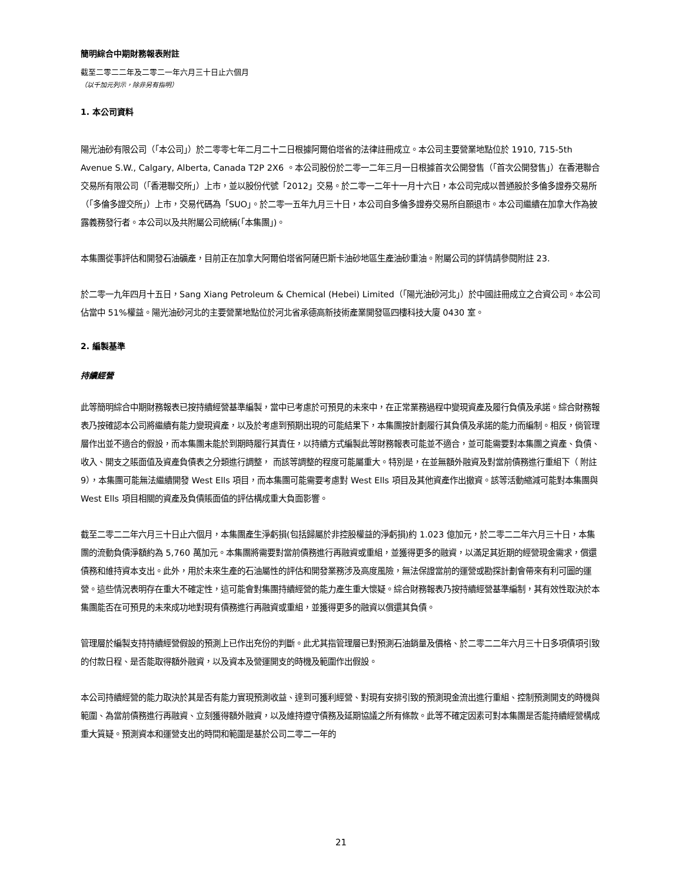簡明綜合中期財務報表附註
截至二零二二年及二零二一年六月三十日止六個月
（以千加元列示，除非另有指明）
1. 本公司資料
陽光油砂有限公司（「本公司」）於二零零七年二月二十二日根據阿爾伯塔省的法律註冊成立。本公司主要營業地點位於 1910, 715-5th Avenue S.W., Calgary, Alberta, Canada T2P 2X6 。本公司股份於二零一二年三月一日根據首次公開發售（「首次公開發售」）在香港聯合交易所有限公司（「香港聯交所」）上市，並以股份代號「2012」交易。於二零一二年十一月十六日，本公司完成以普通股於多倫多證券交易所（「多倫多證交所」）上市，交易代碼為「SUO」。於二零一五年九月三十日，本公司自多倫多證券交易所自願退市。本公司繼續在加拿大作為披露義務發行者。本公司以及共附屬公司統稱(「本集團」)。
本集團從事評估和開發石油礦產，目前正在加拿大阿爾伯塔省阿薩巴斯卡油砂地區生產油砂重油。附屬公司的詳情請參閱附註 23.
於二零一九年四月十五日，Sang Xiang Petroleum & Chemical (Hebei) Limited（「陽光油砂河北」）於中國註冊成立之合資公司。本公司佔當中 51%權益。陽光油砂河北的主要營業地點位於河北省承德高新技術產業開發區四樓科技大廈 0430 室。
2. 編製基準
持續經營
此等簡明綜合中期財務報表已按持續經營基準編製，當中已考慮於可預見的未來中，在正常業務過程中變現資產及履行負債及承諾。綜合財務報表乃按確認本公司將繼續有能力變現資產，以及於考慮到預期出現的可能結果下，本集團按計劃履行其負債及承諾的能力而編制。相反，倘管理層作出並不適合的假設，而本集團未能於到期時履行其責任，以持續方式編製此等財務報表可能並不適合，並可能需要對本集團之資產、負債、收入、開支之賬面值及資產負債表之分類進行調整， 而該等調整的程度可能屬重大。特別是，在並無額外融資及對當前債務進行重組下（ 附註 9），本集團可能無法繼續開發 West Ells 項目，而本集團可能需要考慮對 West Ells 項目及其他資產作出撤資。該等活動縮減可能對本集團與 West Ells 項目相關的資產及負債賬面值的評估構成重大負面影響。
截至二零二二年六月三十日止六個月，本集團產生淨虧損(包括歸屬於非控股權益的淨虧損)約 1.023 億加元，於二零二二年六月三十日，本集團的流動負債淨額約為 5,760 萬加元。本集團將需要對當前債務進行再融資或重組，並獲得更多的融資，以滿足其近期的經營現金需求，償還債務和維持資本支出。此外，用於未來生產的石油屬性的評估和開發業務涉及高度風險，無法保證當前的運營或勘探計劃會帶來有利可圖的運營。這些情況表明存在重大不確定性，這可能會對集團持續經營的能力產生重大懷疑。綜合財務報表乃按持續經營基準編制，其有效性取決於本集團能否在可預見的未來成功地對現有債務進行再融資或重組，並獲得更多的融資以償還其負債。
管理層於編製支持持續經營假設的預測上已作出充份的判斷。此尤其指管理層已對預測石油銷量及價格、於二零二二年六月三十日多項債項引致的付款日程、是否能取得額外融資，以及資本及營運開支的時機及範圍作出假設。
本公司持續經營的能力取決於其是否有能力實現預測收益、達到可獲利經營、對現有安排引致的預測現金流出進行重組、控制預測開支的時機與範圍、為當前債務進行再融資、立刻獲得額外融資，以及維持遵守債務及延期協議之所有條款。此等不確定因素可對本集團是否能持續經營構成重大質疑。預測資本和運營支出的時間和範圍是基於公司二零二一年的
21